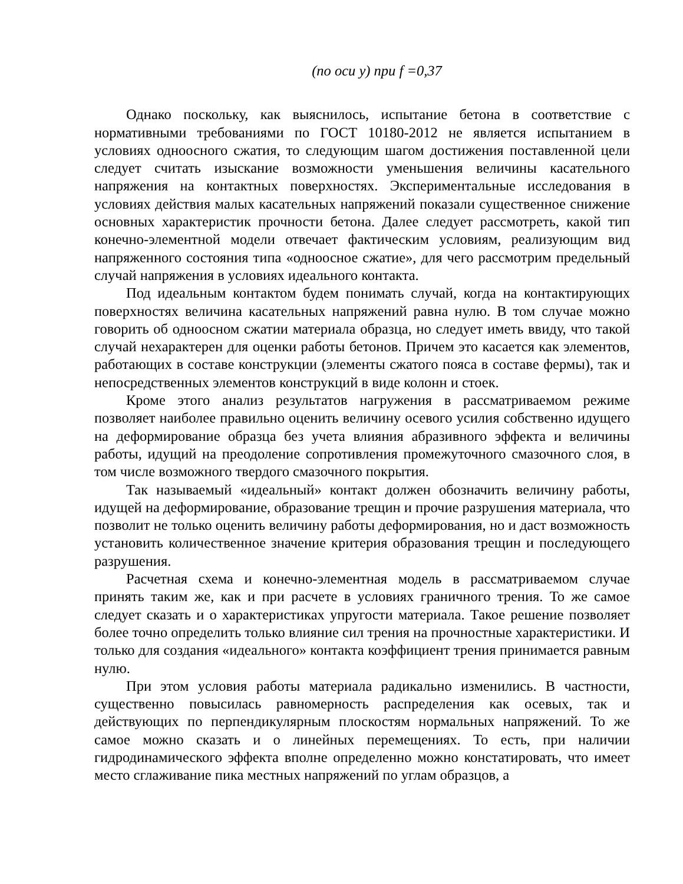(по оси y) при f =0,37
Однако поскольку, как выяснилось, испытание бетона в соответствие с нормативными требованиями по ГОСТ 10180-2012 не является испытанием в условиях одноосного сжатия, то следующим шагом достижения поставленной цели следует считать изыскание возможности уменьшения величины касательного напряжения на контактных поверхностях. Экспериментальные исследования в условиях действия малых касательных напряжений показали существенное снижение основных характеристик прочности бетона. Далее следует рассмотреть, какой тип конечно-элементной модели отвечает фактическим условиям, реализующим вид напряженного состояния типа «одноосное сжатие», для чего рассмотрим предельный случай напряжения в условиях идеального контакта.
Под идеальным контактом будем понимать случай, когда на контактирующих поверхностях величина касательных напряжений равна нулю. В том случае можно говорить об одноосном сжатии материала образца, но следует иметь ввиду, что такой случай нехарактерен для оценки работы бетонов. Причем это касается как элементов, работающих в составе конструкции (элементы сжатого пояса в составе фермы), так и непосредственных элементов конструкций в виде колонн и стоек.
Кроме этого анализ результатов нагружения в рассматриваемом режиме позволяет наиболее правильно оценить величину осевого усилия собственно идущего на деформирование образца без учета влияния абразивного эффекта и величины работы, идущий на преодоление сопротивления промежуточного смазочного слоя, в том числе возможного твердого смазочного покрытия.
Так называемый «идеальный» контакт должен обозначить величину работы, идущей на деформирование, образование трещин и прочие разрушения материала, что позволит не только оценить величину работы деформирования, но и даст возможность установить количественное значение критерия образования трещин и последующего разрушения.
Расчетная схема и конечно-элементная модель в рассматриваемом случае принять таким же, как и при расчете в условиях граничного трения. То же самое следует сказать и о характеристиках упругости материала. Такое решение позволяет более точно определить только влияние сил трения на прочностные характеристики. И только для создания «идеального» контакта коэффициент трения принимается равным нулю.
При этом условия работы материала радикально изменились. В частности, существенно повысилась равномерность распределения как осевых, так и действующих по перпендикулярным плоскостям нормальных напряжений. То же самое можно сказать и о линейных перемещениях. То есть, при наличии гидродинамического эффекта вполне определенно можно констатировать, что имеет место сглаживание пика местных напряжений по углам образцов, а